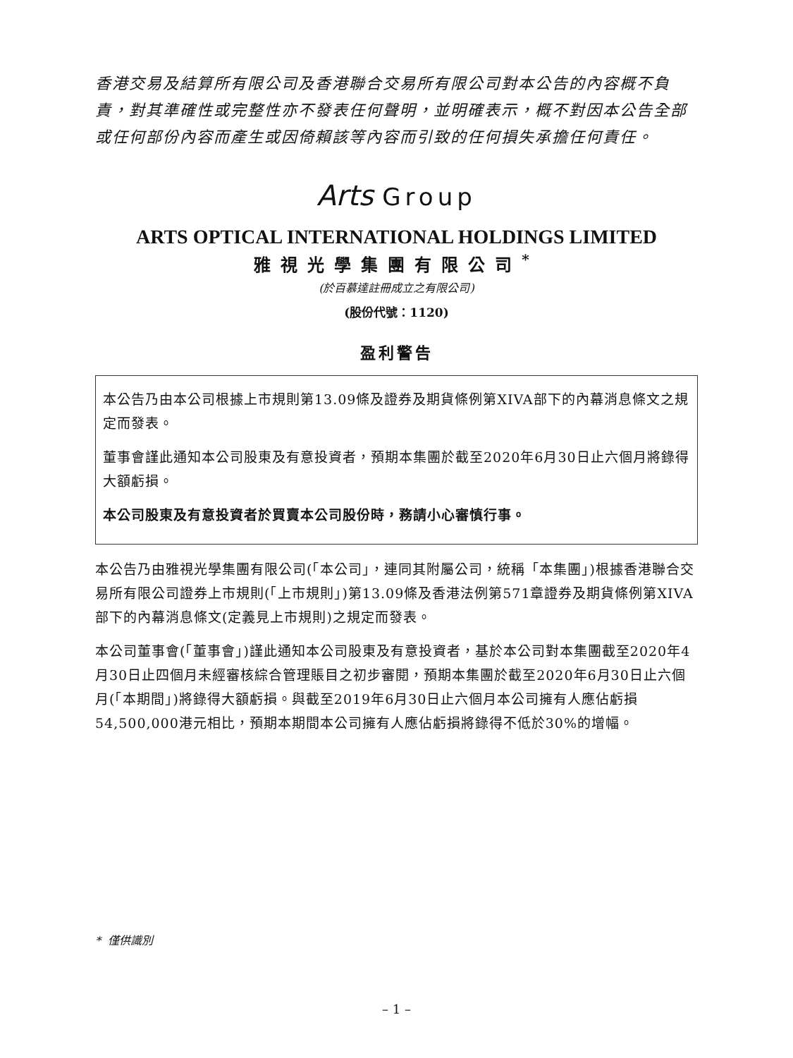香港交易及結算所有限公司及香港聯合交易所有限公司對本公告的內容概不負責，對其準確性或完整性亦不發表任何聲明，並明確表示，概不對因本公告全部或任何部份內容而產生或因倚賴該等內容而引致的任何損失承擔任何責任。
Arts Group
ARTS OPTICAL INTERNATIONAL HOLDINGS LIMITED
雅視光學集團有限公司<sup>*</sup>
(於百慕達註冊成立之有限公司)
(股份代號：1120)
盈利警告
本公告乃由本公司根據上市規則第13.09條及證券及期貨條例第XIVA部下的內幕消息條文之規定而發表。
董事會謹此通知本公司股東及有意投資者，預期本集團於截至2020年6月30日止六個月將錄得大額虧損。
本公司股東及有意投資者於買賣本公司股份時，務請小心審慎行事。
本公告乃由雅視光學集團有限公司(「本公司」，連同其附屬公司，統稱「本集團」)根據香港聯合交易所有限公司證券上市規則(「上市規則」)第13.09條及香港法例第571章證券及期貨條例第XIVA部下的內幕消息條文(定義見上市規則)之規定而發表。
本公司董事會(「董事會」)謹此通知本公司股東及有意投資者，基於本公司對本集團截至2020年4月30日止四個月未經審核綜合管理賬目之初步審閱，預期本集團於截至2020年6月30日止六個月(「本期間」)將錄得大額虧損。與截至2019年6月30日止六個月本公司擁有人應佔虧損54,500,000港元相比，預期本期間本公司擁有人應佔虧損將錄得不低於30%的增幅。
* 僅供識別
– 1 –